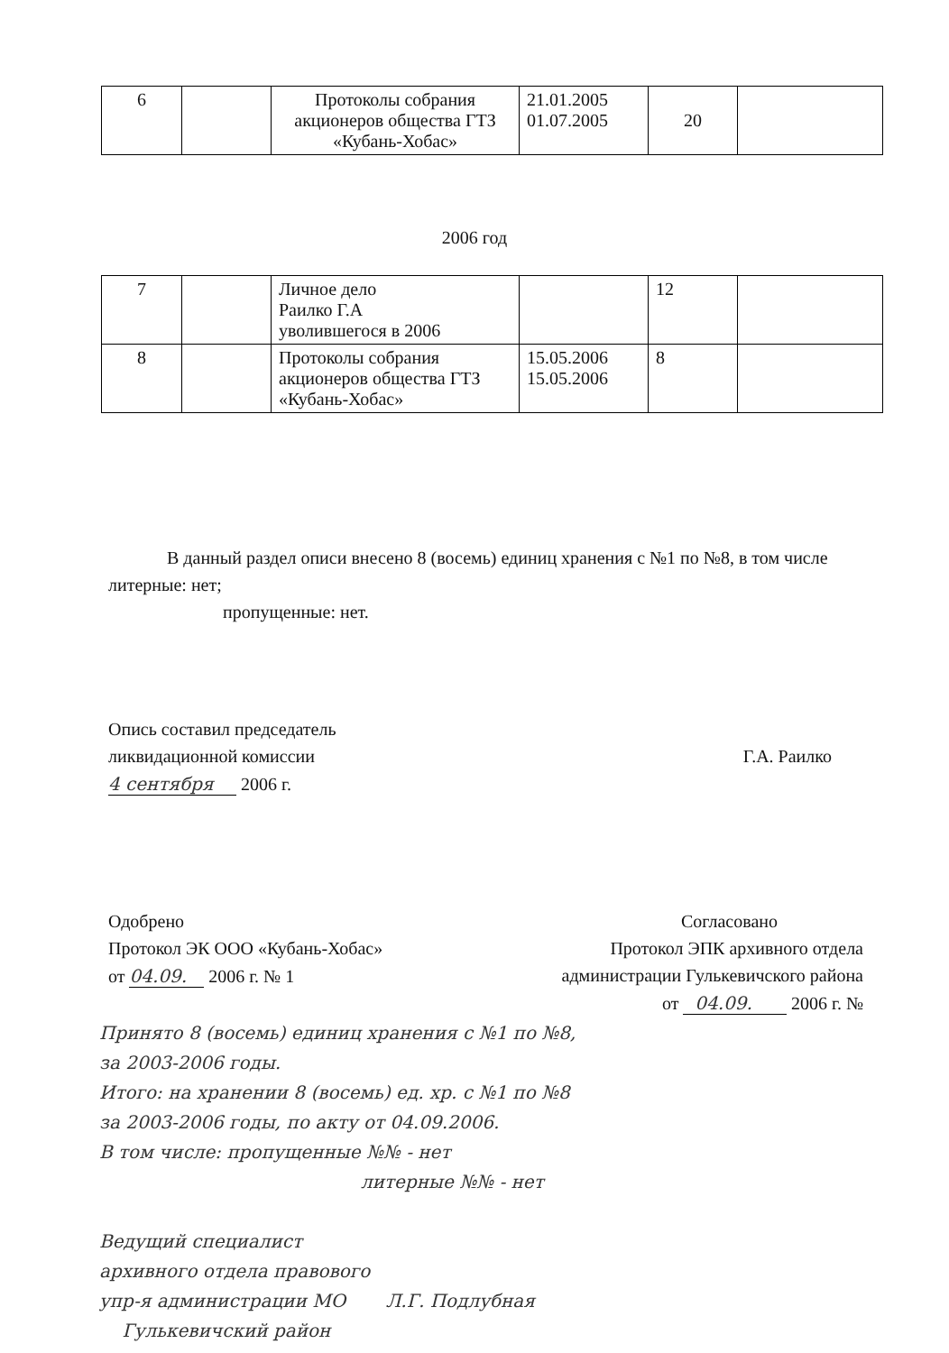| 6 | | Протоколы собрания акционеров общества ГТЗ «Кубань-Хобас» | 21.01.2005 01.07.2005 | 20 | |
2006 год
| 7 | | Личное дело Раилко Г.А уволившегося в 2006 | | 12 | |
| 8 | | Протоколы собрания акционеров общества ГТЗ «Кубань-Хобас» | 15.05.2006 15.05.2006 | 8 | |
В данный раздел описи внесено 8 (восемь) единиц хранения с №1 по №8, в том числе литерные: нет;
пропущенные: нет.
Опись составил председатель
ликвидационной комиссии
4 сентября 2006 г.
Г.А. Раилко
Одобрено
Протокол ЭК ООО «Кубань-Хобас»
от 04.09. 2006 г. № 1
Согласовано
Протокол ЭПК архивного отдела
администрации Гулькевичского района
от 04.09. 2006 г. №
Принято 8 (восемь) единиц хранения с №1 по №8,
за 2003-2006 годы.
Итого: на хранении 8 (восемь) ед. хр. с №1 по №8
за 2003-2006 годы, по акту от 04.09.2006.
В том числе: пропущенные №№ - нет
литерные №№ - нет
Ведущий специалист
архивного отдела правового
упр-я администрации МО Л.Г. Подлубная
Гулькевичский район